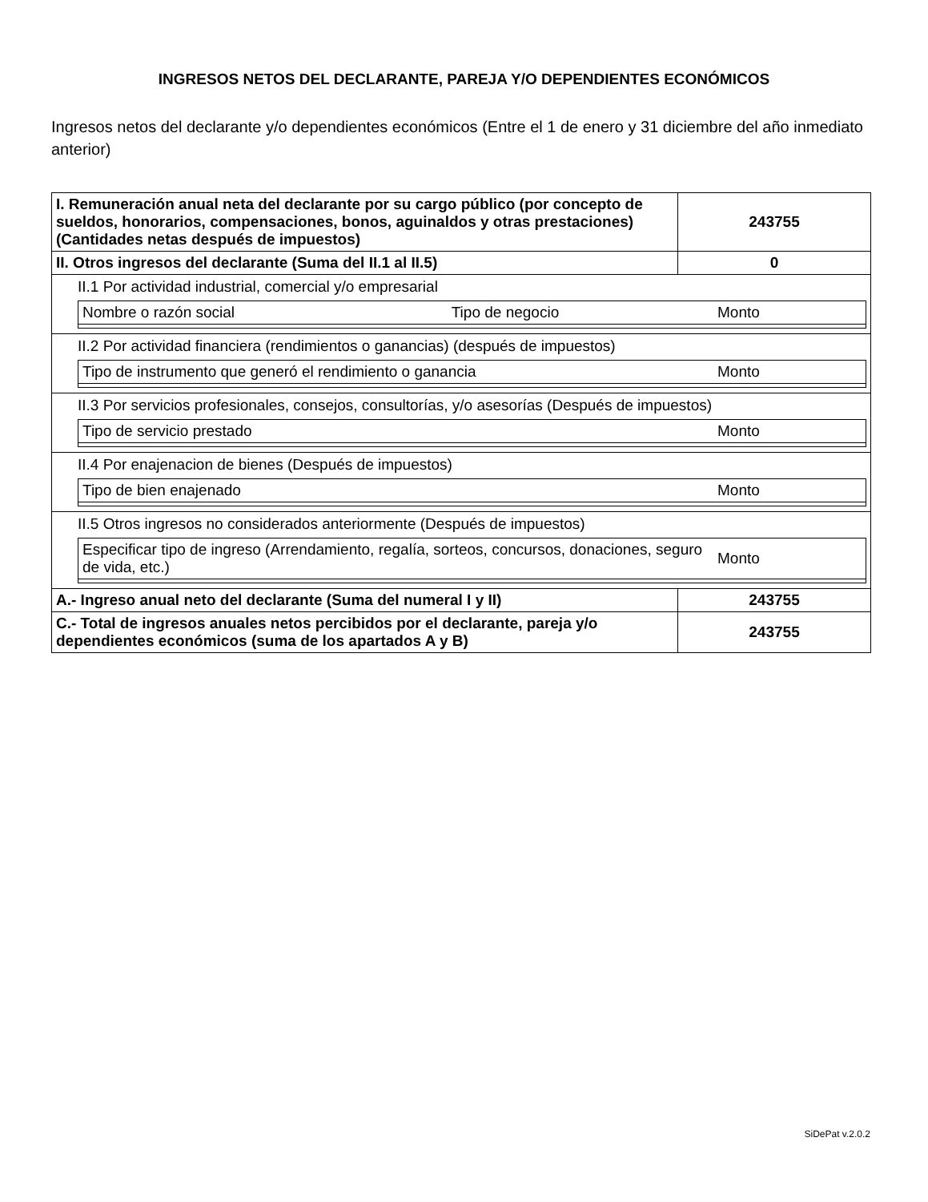INGRESOS NETOS DEL DECLARANTE, PAREJA Y/O DEPENDIENTES ECONÓMICOS
Ingresos netos del declarante y/o dependientes económicos (Entre el 1 de enero y 31 diciembre del año inmediato anterior)
| I. Remuneración anual neta del declarante por su cargo público (por concepto de sueldos, honorarios, compensaciones, bonos, aguinaldos y otras prestaciones) (Cantidades netas después de impuestos) | 243755 |
| II. Otros ingresos del declarante (Suma del II.1 al II.5) | 0 |
| II.1 Por actividad industrial, comercial y/o empresarial / Nombre o razón social / Tipo de negocio / Monto / | |
| II.2 Por actividad financiera (rendimientos o ganancias) (después de impuestos) / Tipo de instrumento que generó el rendimiento o ganancia / Monto / | |
| II.3 Por servicios profesionales, consejos, consultorías, y/o asesorías (Después de impuestos) / Tipo de servicio prestado / Monto / | |
| II.4 Por enajenacion de bienes (Después de impuestos) / Tipo de bien enajenado / Monto / | |
| II.5 Otros ingresos no considerados anteriormente (Después de impuestos) / Especificar tipo de ingreso (Arrendamiento, regalía, sorteos, concursos, donaciones, seguro de vida, etc.) / Monto / | |
| A.- Ingreso anual neto del declarante (Suma del numeral I y II) | 243755 |
| C.- Total de ingresos anuales netos percibidos por el declarante, pareja y/o dependientes económicos (suma de los apartados A y B) | 243755 |
SiDePat v.2.0.2